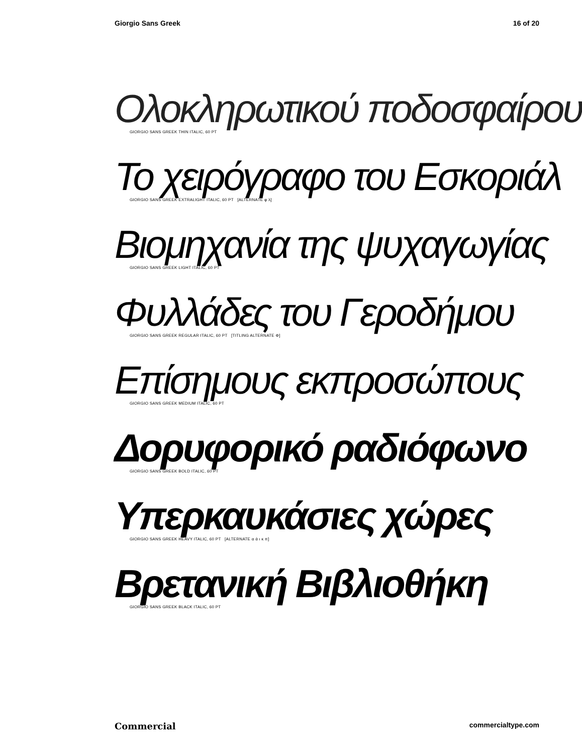Giorgio Sans Greek 16 of 20
Ολοκληρωτικού ποδοσφαίρου
GIORGIO SANS GREEK THIN ITALIC, 60 PT
Το χειρόγραφο του Εσκοριάλ
GIORGIO SANS GREEK EXTRALIGHT ITALIC, 60 PT [ALTERNATE φ λ]
Βιομηχανία της ψυχαγωγίας
GIORGIO SANS GREEK LIGHT ITALIC, 60 PT
Φυλλάδες του Γεροδήμου
GIORGIO SANS GREEK REGULAR ITALIC, 60 PT [TITLING ALTERNATE Φ]
Επίσημους εκπροσώπους
GIORGIO SANS GREEK MEDIUM ITALIC, 60 PT
Δορυφορικό ραδιόφωνο
GIORGIO SANS GREEK BOLD ITALIC, 60 PT
Υπερκαυκάσιες χώρες
GIORGIO SANS GREEK HEAVY ITALIC, 60 PT [ALTERNATE α ά ι κ π]
Βρετανική Βιβλιοθήκη
GIORGIO SANS GREEK BLACK ITALIC, 60 PT
Commercial commercialtype.com